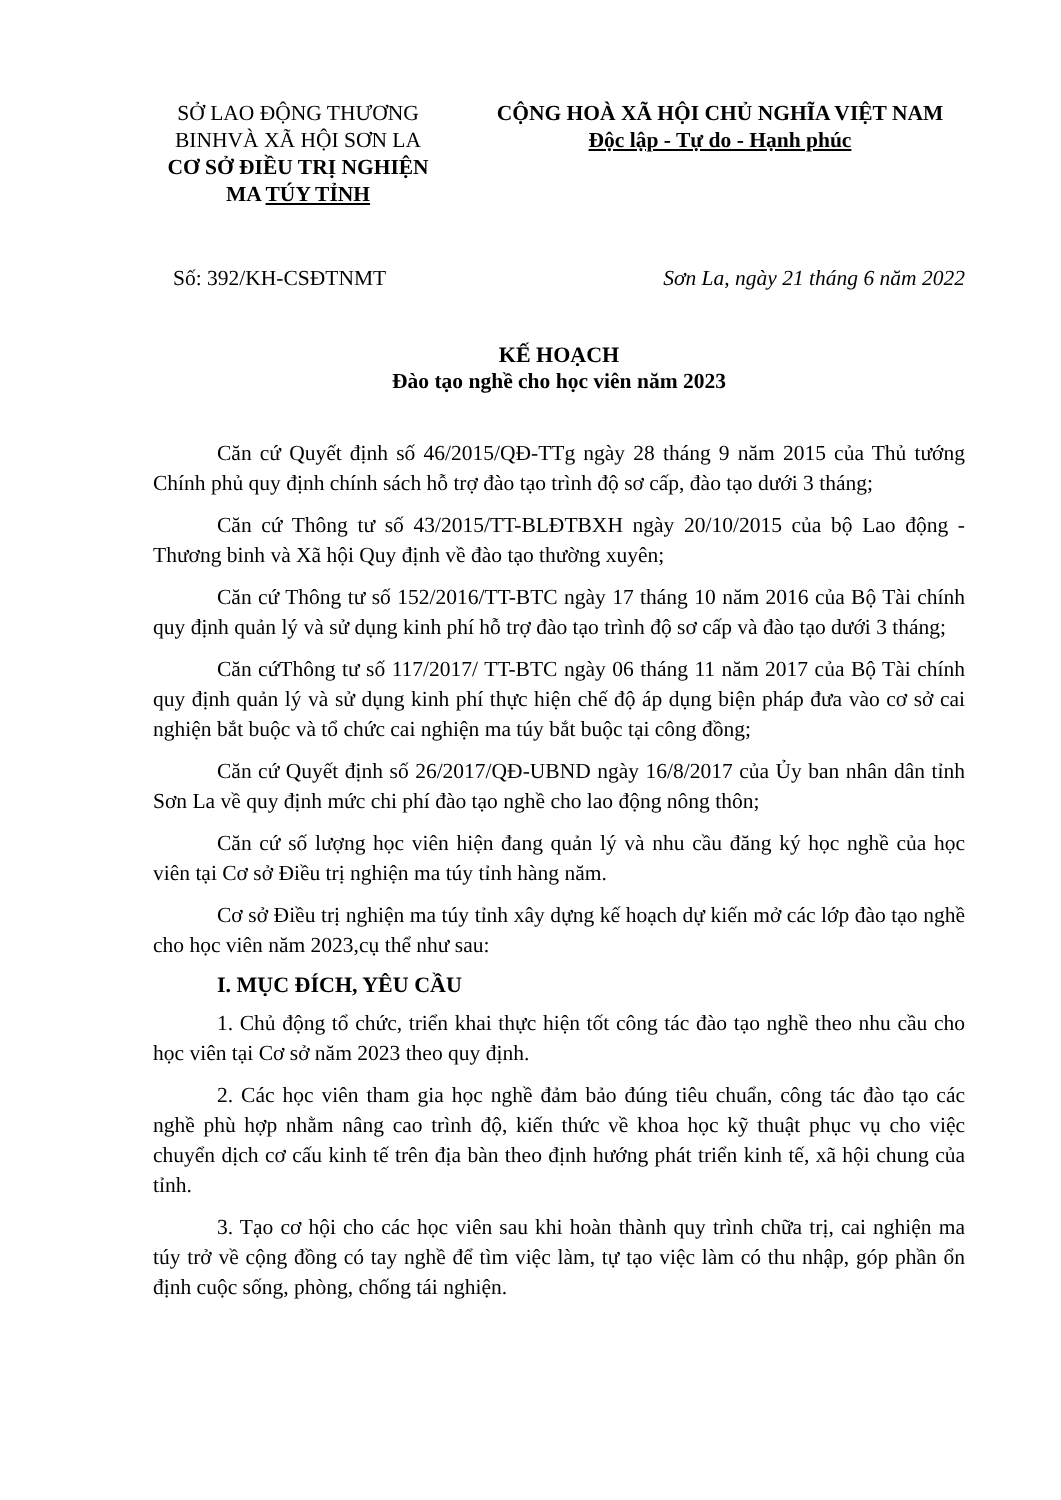SỞ LAO ĐỘNG THƯƠNG BINHVÀ XÃ HỘI SƠN LA
CƠ SỞ ĐIỀU TRỊ NGHIỆN MA TÚY TỈNH
CỘNG HOÀ XÃ HỘI CHỦ NGHĨA VIỆT NAM
Độc lập - Tự do - Hạnh phúc
Số: 392/KH-CSĐTNMT Sơn La, ngày 21 tháng 6 năm 2022
KẾ HOẠCH
Đào tạo nghề cho học viên năm 2023
Căn cứ Quyết định số 46/2015/QĐ-TTg ngày 28 tháng 9 năm 2015 của Thủ tướng Chính phủ quy định chính sách hỗ trợ đào tạo trình độ sơ cấp, đào tạo dưới 3 tháng;
Căn cứ Thông tư số 43/2015/TT-BLĐTBXH ngày 20/10/2015 của bộ Lao động - Thương binh và Xã hội Quy định về đào tạo thường xuyên;
Căn cứ Thông tư số 152/2016/TT-BTC ngày 17 tháng 10 năm 2016 của Bộ Tài chính quy định quản lý và sử dụng kinh phí hỗ trợ đào tạo trình độ sơ cấp và đào tạo dưới 3 tháng;
Căn cứThông tư số 117/2017/ TT-BTC ngày 06 tháng 11 năm 2017 của Bộ Tài chính quy định quản lý và sử dụng kinh phí thực hiện chế độ áp dụng biện pháp đưa vào cơ sở cai nghiện bắt buộc và tổ chức cai nghiện ma túy bắt buộc tại công đồng;
Căn cứ Quyết định số 26/2017/QĐ-UBND ngày 16/8/2017 của Ủy ban nhân dân tỉnh Sơn La về quy định mức chi phí đào tạo nghề cho lao động nông thôn;
Căn cứ số lượng học viên hiện đang quản lý và nhu cầu đăng ký học nghề của học viên tại Cơ sở Điều trị nghiện ma túy tỉnh hàng năm.
Cơ sở Điều trị nghiện ma túy tỉnh xây dựng kế hoạch dự kiến mở các lớp đào tạo nghề cho học viên năm 2023,cụ thể như sau:
I. MỤC ĐÍCH, YÊU CẦU
1. Chủ động tổ chức, triển khai thực hiện tốt công tác đào tạo nghề theo nhu cầu cho học viên tại Cơ sở năm 2023 theo quy định.
2. Các học viên tham gia học nghề đảm bảo đúng tiêu chuẩn, công tác đào tạo các nghề phù hợp nhằm nâng cao trình độ, kiến thức về khoa học kỹ thuật phục vụ cho việc chuyển dịch cơ cấu kinh tế trên địa bàn theo định hướng phát triển kinh tế, xã hội chung của tỉnh.
3. Tạo cơ hội cho các học viên sau khi hoàn thành quy trình chữa trị, cai nghiện ma túy trở về cộng đồng có tay nghề để tìm việc làm, tự tạo việc làm có thu nhập, góp phần ổn định cuộc sống, phòng, chống tái nghiện.